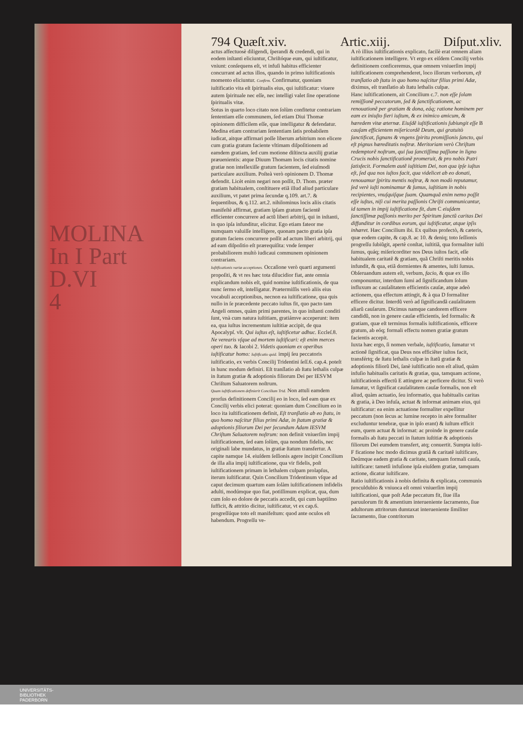MOLINA
In I Part
D.VI
4
794 Quæſt.xiv. Artic.xiij. Diſput.xliv.
actus affectuosè diligendi, ſperandi & credendi, qui in eodem inſtanti eliciuntur, Chriſtóque eum, qui iuſtificatur, vniunt: conſequens eſt, vt infuſi habitus efficienter concurrant ad actus illos, quando in primo iuſtificationis momento eliciuntur. Confirm. Confirmatur, quoniam iuſtificatio vita eſt ſpiritualis eius, qui iuſtificatur: viuere autem ſpirituale nec eſſe, nec intelligi valet ſine operatione ſpiritualis vitæ.
Sotus in quarto loco citato non ſolùm confitetur contrariam ſententiam eſſe communem, ſed etiam Diui Thomæ opinionem difficilem eſſe, quæ intelligatur & defendatur. Medina etiam contrariam ſententiam ſatis probabilem iudicat, aitque affirmari poſſe liberum arbitrium non elicere cum gratia gratum faciente vltimam diſpoſitionem ad eamdem gratiam, ſed cum motione diſtincta auxilij gratiæ præuenientis: atque Diuum Thomam locis citatis nomine gratiæ non intellexiſſe gratum facientem, ſed eiuſmodi particulare auxilium. Poſteà verò opinionem D. Thomæ defendit. Licèt enim negari non poſſit, D. Thom. præter gratiam habitualem, conſtituere etiã illud aliud particulare auxilium, vt patet prima ſecundæ q.109. art.7. & ſequentibus, & q.112. art.2. nihilominus locis aliis citatis manifeſtè affirmat, gratiam ipſam gratum facientẽ efficienter concurrere ad actũ liberi arbitrij, qui in inſtanti, in quo ipſa infunditur, elicitur. Ego etiam fateor me numquam valuiſſe intelligere, quonam pacto gratia ipſa gratum faciens concurrere poſſit ad actum liberi arbitrij, qui ad eam diſpoſitio eſt prærequiſita: vnde ſemper probabiliorem multò iudicaui communem opinionem contrariam.
Iuſtificationis variæ acceptiones. Occaſione verò quarti argumenti propoſiti, & vt res hæc tota dilucidior fiat, ante omnia explicandum nobis eſt, quid nomine iuſtificationis, de qua nunc ſermo eſt, intelligatur. Prætermiſſis verò aliis eius vocabuli acceptionibus, necnon ea iuſtificatione, qua quis nullo in ſe præcedente peccato iuſtus fit, quo pacto tam Angeli omnes, quàm primi parentes, in quo inſtanti conditi ſunt, vnà cum natura iuſtitiam, gratiámve acceperunt: item ea, qua iuſtus incrementum iuſtitiæ accipit, de qua Apocalypſ. vlt. Qui iuſtus eſt, iuſtificetur adhuc. Eccleſ.8. Ne verearis vſque ad mortem iuſtificari: eſt enim merces operi tuo. & Iacobi 2. Videtis quoniam ex operibus iuſtificatur homo: Iuſtificatio quid. impij ſeu peccatoris iuſtificatio, ex verbis Concilij Tridentini ſeſſ.6. cap.4. poteſt in hunc modum definiri. Eſt tranſlatio ab ſtatu lethalis culpæ in ſtatum gratiæ & adoptionis filiorum Dei per IESVM Chriſtum Saluatorem noſtrum.
Quam iuſtificationem definierit Concilium Trid. Non attuli eamdem prorſus definitionem Concilij eo in loco, ſed eam quæ ex Concilij verbis elici poterat: quoniam dum Concilium eo in loco ita iuſtificationem definit, Eſt tranſlatio ab eo ſtatu, in quo homo naſcitur filius primi Adæ, in ſtatum gratiæ & adoptionis filiorum Dei per ſecundum Adam IESVM Chriſtum Saluatorem noſtrum: non definit vniuerſim impij iuſtificationem, ſed eam ſolùm, qua nondum fidelis, nec originali labe mundatus, in gratiæ ſtatum transfertur. A capite namque 14. eiuſdem ſeſſionis agere incipit Concilium de illa alia impij iuſtificatione, qua vir fidelis, poſt iuſtificationem primam in lethalem culpam prolapſus, iterum iuſtificatur. Quin Concilium Tridentinum vſque ad caput decimum quartum eam ſolàm iuſtificationem infidelis adulti, modúmque quo fiat, potiſſimum explicat, qua, dum cum ſolo eo dolore de peccatis accedit, qui cum baptiſmo ſufficit, & attritio dicitur, iuſtificatur, vt ex cap.6. progreſſúque toto eſt manifeſtum: quod ante oculos eſt habendum. Progreſſu ve-
A rò illius iuſtificationis explicato, facilè erat omnem aliam iuſtificationem intelligere. Vt ergo ex eiſdem Concilij verbis definitionem conficeremus, quæ omnem vniuerſim impij iuſtificationem comprehenderet, loco illorum verborum, eſt tranſlatio ab ſtatu in quo homo naſcitur filius primi Adæ, diximus, eſt tranſlatio ab ſtatu lethalis culpæ.
Hanc iuſtificationem, ait Concilium c.7. non eſſe ſolam remiſſionẽ peccatorum, ſed & ſanctificationem, ac renouationẽ per gratiam & dona, eáq; ratione hominem per eam ex iniuſto fieri iuſtum, & ex inimico amicum, & hæredem vitæ æternæ. Eiuſdẽ iuſtificationis ſubiungit eſſe B cauſam efficientem miſericordẽ Deum, qui gratuitò ſanctificat, ſignans & vngens ſpiritu promiſſionis ſancto, qui eſt pignus hæreditatis noſtræ. Meritoriam verò Chriſtum redemptorẽ noſtrum, qui ſua ſanctiſſima paſſione in ligno Crucis nobis ſanctificationẽ promeruit, & pro nobis Patri ſatisfecit. Formalem autẽ iuſtitiam Dei, non qua ipſe iuſtus eſt, ſed qua nos iuſtos facit, qua videlicet ab eo donati, renouamur ſpiritu mentis noſtræ, & non modò reputamur, ſed verè iuſti nominamur & ſumus, iuſtitiam in nobis recipientes, vnuſquiſque ſuam. Quamquã enim nemo poſſit eſſe iuſtus, niſi cui merita paſſionis Chriſti communicantur, id tamen in impij iuſtificatione fit, dum C eiuſdem ſanctiſſimæ paſſionis merito per Spiritum ſanctũ caritas Dei diffunditur in cordibus eorum, qui iuſtificatur, atque ipſis inhæret. Hæc Concilium ibi. Ex quibus profectò, & cæteris, quæ eodem capite, & cap.8. ac 10. & deniq; toto ſeſſionis progreſſu ſubiũgit, apertè conſtat, iuſtitiã, qua formaliter iuſti ſumus, quáq; miſericorditer nos Deus iuſtos facit, eſſe habitualem caritatẽ & gratiam, quã Chriſti meritis nobis infundit, & qua, etiã dormientes & amentes, iuſti ſumus.
Obſeruandum autem eſt, verbum, facio, & quæ ex illo componuntur, interdum ſumi ad ſignificandum ſolum influxum ac cauſalitatem efficientis cauſæ, atque adeò actionem, qua effectum attingit, & à qua D formaliter efficere dicitur. Interdũ verò ad ſignificandã cauſalitatem aliarũ cauſarum. Dicimus namque candorem efficere candidũ, non in genere cauſæ efficientis, ſed formalis: & gratiam, quæ eſt terminus formalis iuſtificationis, efficere gratum, ab eóq; formali effectu nomen gratiæ gratum facientis accepit.
Iuxta hæc ergo, ſi nomen verbale, iuſtificatio, ſumatur vt actionẽ ſignificat, qua Deus nos efficiẽter iuſtos facit, transfértq; de ſtatu lethalis culpæ in ſtatũ gratiæ & adoptionis filiorũ Dei, ſanè iuſtificatio non eſt aliud, quàm infuſio habitualis caritatis & gratiæ, qua, tamquam actione, iuſtificationis effectũ E attingere ac perficere dicitur. Si verò ſumatur, vt ſignificat cauſalitatem cauſæ formalis, non eſt aliud, quàm actuatio, ſeu informatio, qua habitualis caritas & gratia, à Deo infuſa, actuat & informat animam eius, qui iuſtificatur: ea enim actuatione formaliter expellitur peccatum (non ſecus ac lumine recepto in aëre formaliter excluduntur tenebræ, quæ in ipſo erant) & iuſtum efficit eum, quem actuat & informat: ac proinde in genere cauſæ formalis ab ſtatu peccati in ſtatum iuſtitiæ & adoptionis filiorum Dei eumdem transfert, atq; conuertit. Sumpta iuſti- F ficatione hoc modo dicimus gratiã & caritatẽ iuſtificare, Deúmque eadem gratia & caritate, tamquam formali cauſa, iuſtificare: tametſi infuſione ipſa eiuſdem gratiæ, tamquam actione, dicatur iuſtificare.
Ratio iuſtificationis à nobis definita & explicata, communis proculdubio & vniuoca eſt omni vniuerſim impij iuſtificationi, quæ poſt Adæ peccatum fit, ſiue illa paruulorum fit & amentium interueniente ſacramento, ſiue adultorum attritorum dumtaxat interueniente ſimiliter ſacramento, ſiue contritorum
UNIVERSITÄTS-
BIBLIOTHEK
PADERBORN